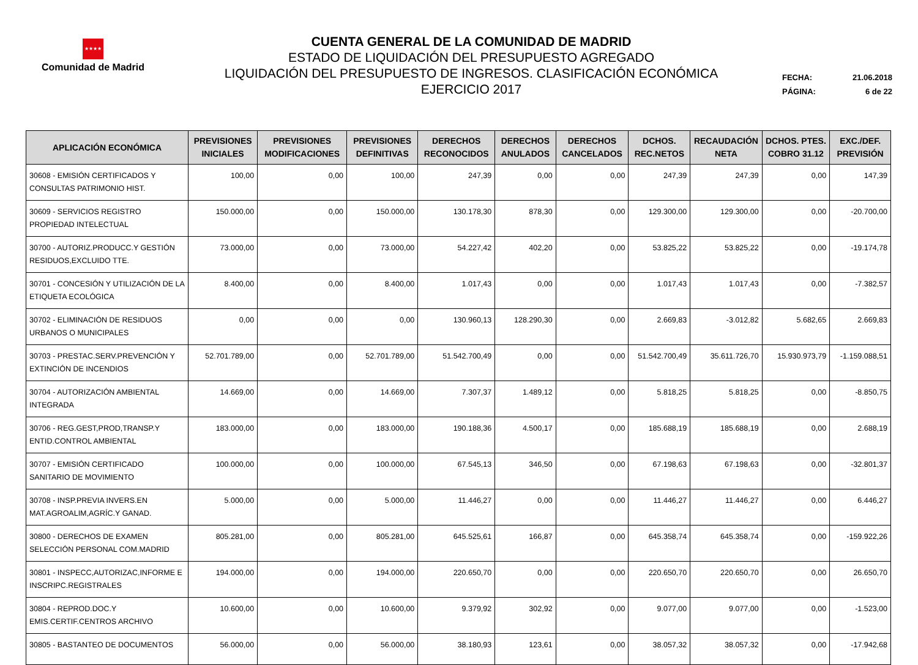★★★★
Comunidad de Madrid
CUENTA GENERAL DE LA COMUNIDAD DE MADRID
ESTADO DE LIQUIDACIÓN DEL PRESUPUESTO AGREGADO
LIQUIDACIÓN DEL PRESUPUESTO DE INGRESOS. CLASIFICACIÓN ECONÓMICA
EJERCICIO 2017
FECHA: 21.06.2018
PÁGINA: 6 de 22
| APLICACIÓN ECONÓMICA | PREVISIONES INICIALES | PREVISIONES MODIFICACIONES | PREVISIONES DEFINITIVAS | DERECHOS RECONOCIDOS | DERECHOS ANULADOS | DERECHOS CANCELADOS | DCHOS. REC.NETOS | RECAUDACIÓN NETA | DCHOS. PTES. COBRO 31.12 | EXC./DEF. PREVISIÓN |
| --- | --- | --- | --- | --- | --- | --- | --- | --- | --- | --- |
| 30608 - EMISIÓN CERTIFICADOS Y CONSULTAS PATRIMONIO HIST. | 100,00 | 0,00 | 100,00 | 247,39 | 0,00 | 0,00 | 247,39 | 247,39 | 0,00 | 147,39 |
| 30609 - SERVICIOS REGISTRO PROPIEDAD INTELECTUAL | 150.000,00 | 0,00 | 150.000,00 | 130.178,30 | 878,30 | 0,00 | 129.300,00 | 129.300,00 | 0,00 | -20.700,00 |
| 30700 - AUTORIZ.PRODUCC.Y GESTIÓN RESIDUOS,EXCLUIDO TTE. | 73.000,00 | 0,00 | 73.000,00 | 54.227,42 | 402,20 | 0,00 | 53.825,22 | 53.825,22 | 0,00 | -19.174,78 |
| 30701 - CONCESIÓN Y UTILIZACIÓN DE LA ETIQUETA ECOLÓGICA | 8.400,00 | 0,00 | 8.400,00 | 1.017,43 | 0,00 | 0,00 | 1.017,43 | 1.017,43 | 0,00 | -7.382,57 |
| 30702 - ELIMINACIÓN DE RESIDUOS URBANOS O MUNICIPALES | 0,00 | 0,00 | 0,00 | 130.960,13 | 128.290,30 | 0,00 | 2.669,83 | -3.012,82 | 5.682,65 | 2.669,83 |
| 30703 - PRESTAC.SERV.PREVENCIÓN Y EXTINCIÓN DE INCENDIOS | 52.701.789,00 | 0,00 | 52.701.789,00 | 51.542.700,49 | 0,00 | 0,00 | 51.542.700,49 | 35.611.726,70 | 15.930.973,79 | -1.159.088,51 |
| 30704 - AUTORIZACIÓN AMBIENTAL INTEGRADA | 14.669,00 | 0,00 | 14.669,00 | 7.307,37 | 1.489,12 | 0,00 | 5.818,25 | 5.818,25 | 0,00 | -8.850,75 |
| 30706 - REG.GEST,PROD,TRANSP.Y ENTID.CONTROL AMBIENTAL | 183.000,00 | 0,00 | 183.000,00 | 190.188,36 | 4.500,17 | 0,00 | 185.688,19 | 185.688,19 | 0,00 | 2.688,19 |
| 30707 - EMISIÓN CERTIFICADO SANITARIO DE MOVIMIENTO | 100.000,00 | 0,00 | 100.000,00 | 67.545,13 | 346,50 | 0,00 | 67.198,63 | 67.198,63 | 0,00 | -32.801,37 |
| 30708 - INSP.PREVIA INVERS.EN MAT.AGROALIM,AGRÍC.Y GANAD. | 5.000,00 | 0,00 | 5.000,00 | 11.446,27 | 0,00 | 0,00 | 11.446,27 | 11.446,27 | 0,00 | 6.446,27 |
| 30800 - DERECHOS DE EXAMEN SELECCIÓN PERSONAL COM.MADRID | 805.281,00 | 0,00 | 805.281,00 | 645.525,61 | 166,87 | 0,00 | 645.358,74 | 645.358,74 | 0,00 | -159.922,26 |
| 30801 - INSPECC,AUTORIZAC,INFORME E INSCRIPC.REGISTRALES | 194.000,00 | 0,00 | 194.000,00 | 220.650,70 | 0,00 | 0,00 | 220.650,70 | 220.650,70 | 0,00 | 26.650,70 |
| 30804 - REPROD.DOC.Y EMIS.CERTIF.CENTROS ARCHIVO | 10.600,00 | 0,00 | 10.600,00 | 9.379,92 | 302,92 | 0,00 | 9.077,00 | 9.077,00 | 0,00 | -1.523,00 |
| 30805 - BASTANTEO DE DOCUMENTOS | 56.000,00 | 0,00 | 56.000,00 | 38.180,93 | 123,61 | 0,00 | 38.057,32 | 38.057,32 | 0,00 | -17.942,68 |